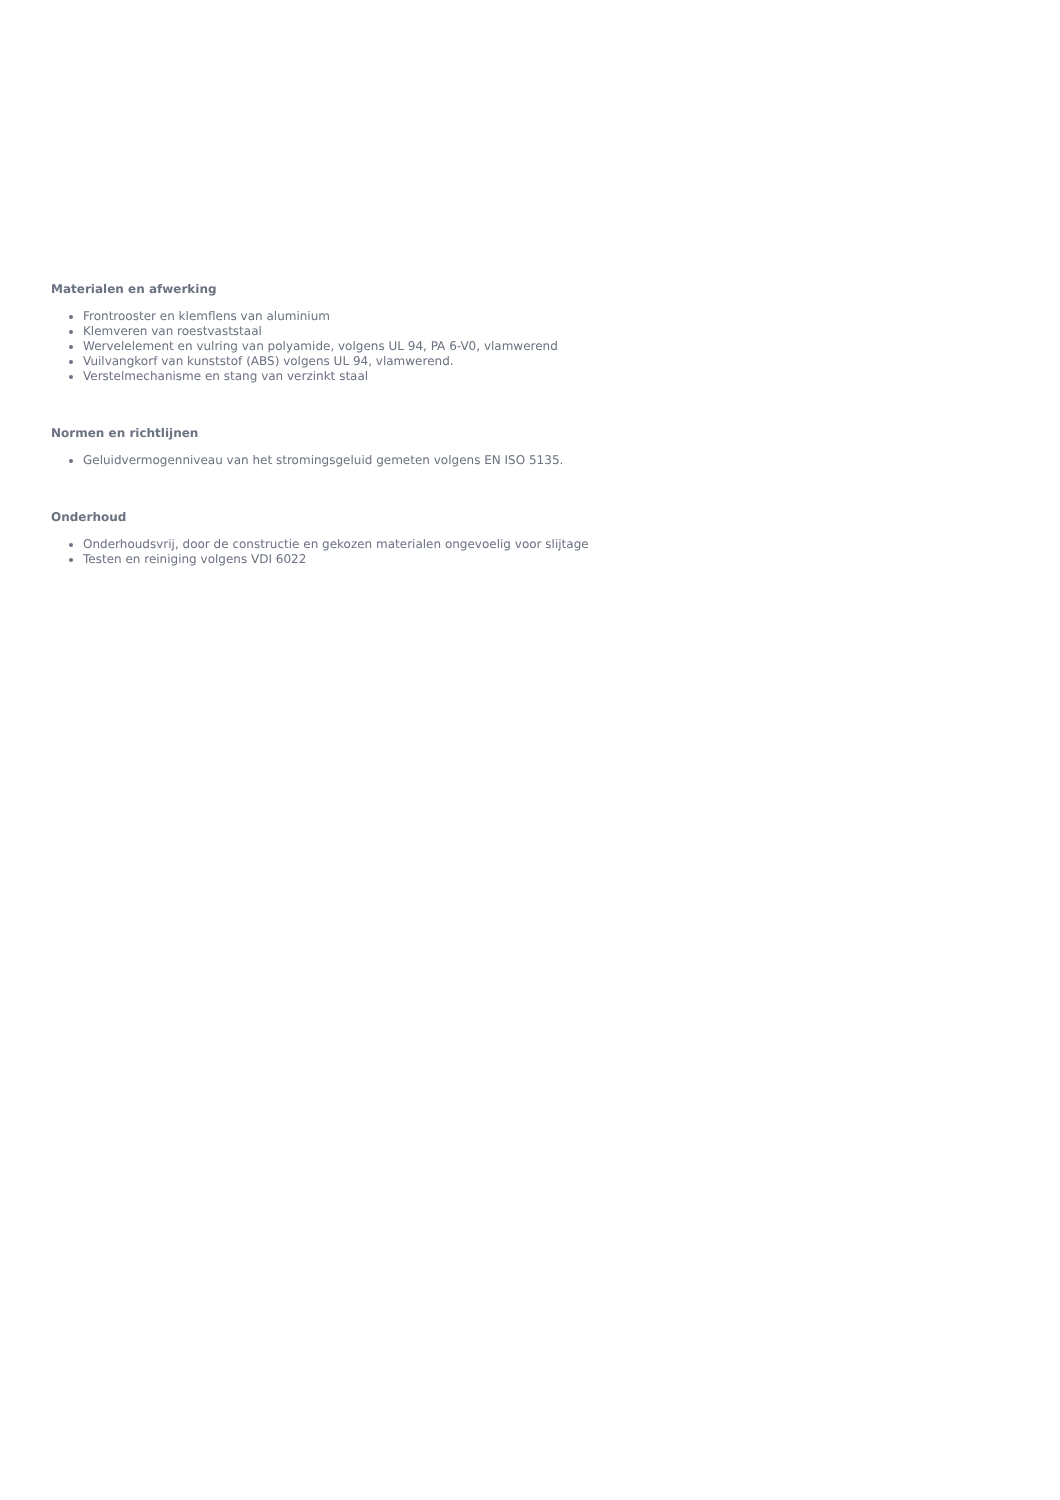Materialen en afwerking
Frontrooster en klemflens van aluminium
Klemveren van roestvaststaal
Wervelelement en vulring van polyamide, volgens UL 94, PA 6-V0, vlamwerend
Vuilvangkorf van kunststof (ABS) volgens UL 94, vlamwerend.
Verstelmechanisme en stang van verzinkt staal
Normen en richtlijnen
Geluidvermogenniveau van het stromingsgeluid gemeten volgens EN ISO 5135.
Onderhoud
Onderhoudsvrij, door de constructie en gekozen materialen ongevoelig voor slijtage
Testen en reiniging volgens VDI 6022